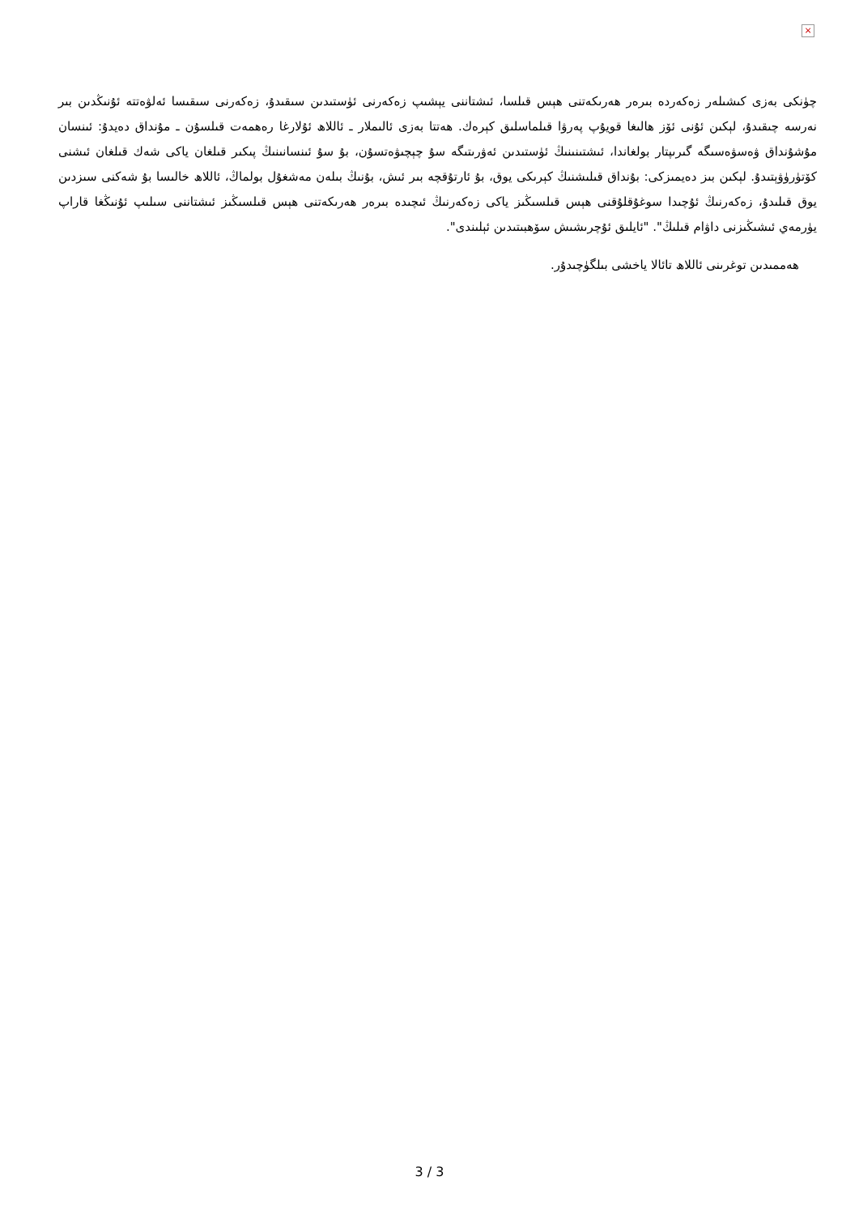×
چۈنكى بەزى كىشىلەر زەكەردە بىرەر ھەرىكەتنى ھېس قىلسا، ئىشتاننى يېشىپ زەكەرنى ئۈستىدىن سىقىدۇ، زەكەرنى سىقىسا ئەلۋەتتە ئۇنىڭدىن بىر نەرسە چىقىدۇ، لېكىن ئۇنى ئۆز ھالىغا قويۇپ پەرۋا قىلماسلىق كېرەك. ھەتتا بەزى ئالىملار ـ ئاللاھ ئۇلارغا رەھمەت قىلسۇن ـ مۇنداق دەيدۇ: ئىنسان مۇشۇنداق ۋەسۋەسىگە گىرىپتار بولغاندا، ئىشتىنىنىڭ ئۈستىدىن ئەۋرىتىگە سۇ چېچىۋەتسۇن، بۇ سۇ ئىنسانىنىڭ پىكىر قىلغان ياكى شەك قىلغان ئىشنى كۆتۈرۈۋېتىدۇ. لېكىن بىز دەيمىزكى: بۇنداق قىلىشنىڭ كېرىكى يوق، بۇ ئارتۇقچە بىر ئىش، بۇنىڭ بىلەن مەشغۇل بولماڭ، ئاللاھ خالىسا بۇ شەكنى سىزدىن يوق قىلىدۇ، زەكەرنىڭ ئۇچىدا سوغۇقلۇقنى ھېس قىلسىڭىز ياكى زەكەرنىڭ ئىچىدە بىرەر ھەرىكەتنى ھېس قىلسىڭىز ئىشتاننى سىلىپ ئۇنىڭغا قاراپ يۈرمەي ئىشىڭىزنى داۋام قىلىڭ". "ئايلىق ئۇچرىشىش سۆھبىتىدىن ئېلىندى".
ھەممىدىن توغرىنى ئاللاھ تائالا ياخشى بىلگۈچىدۇر.
3 / 3